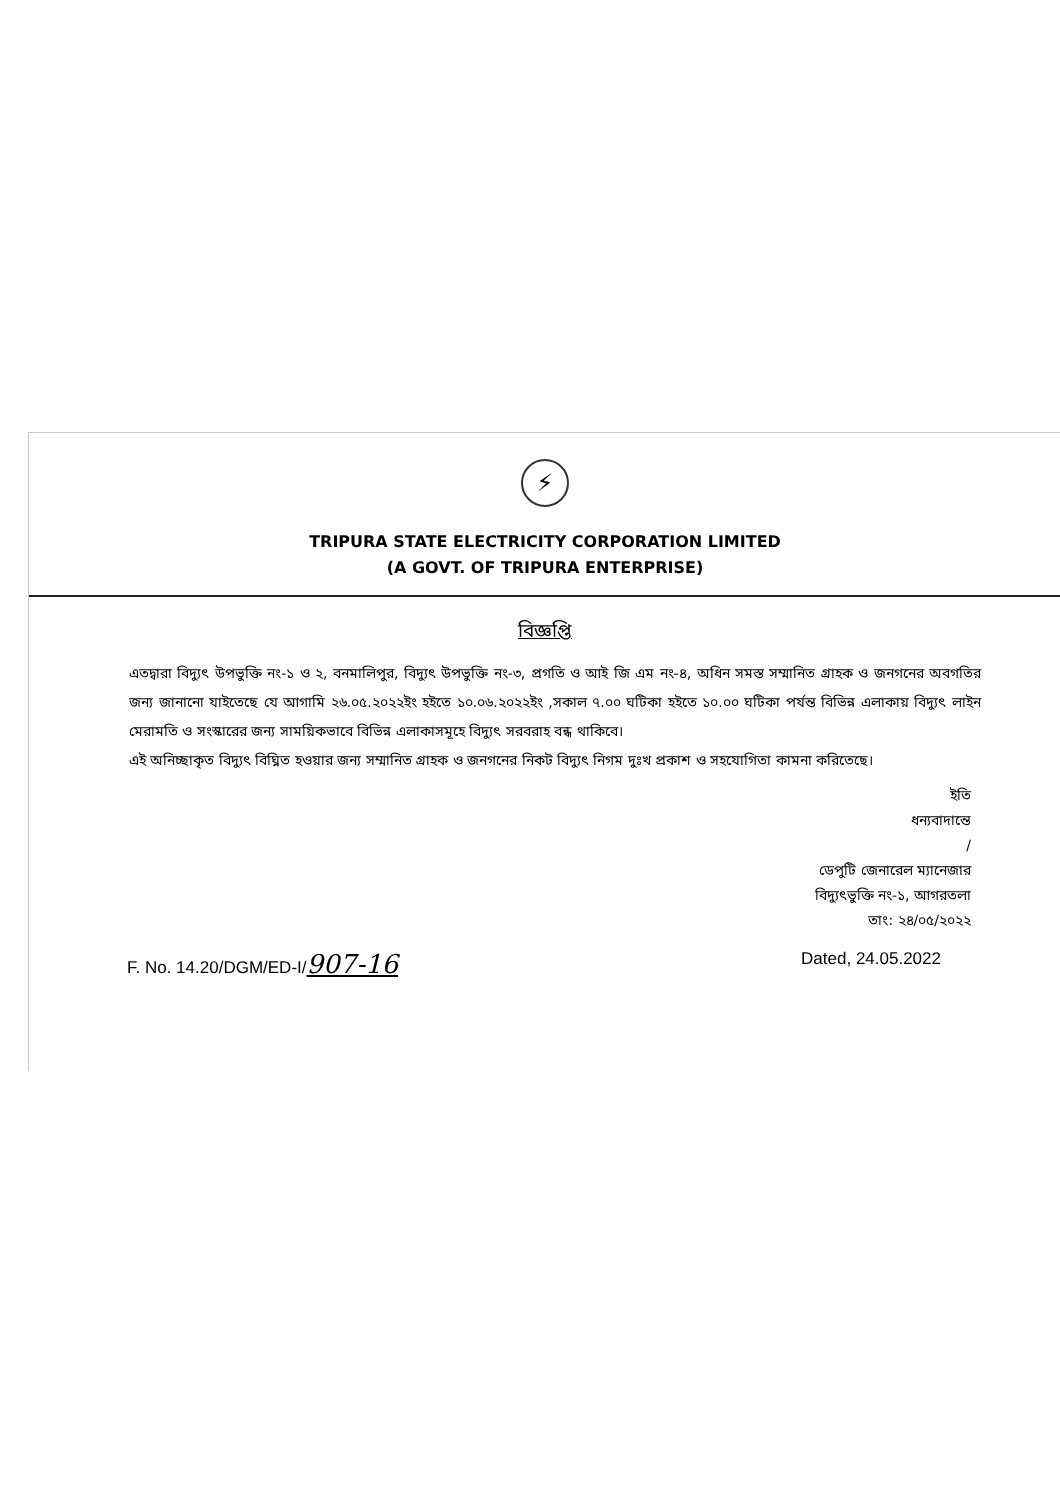⚡
TRIPURA STATE ELECTRICITY CORPORATION LIMITED
(A GOVT. OF TRIPURA ENTERPRISE)
বিজ্ঞপ্তি
এতদ্বারা বিদ্যুৎ উপভুক্তি নং-১ ও ২, বনমালিপুর, বিদ্যুৎ উপভুক্তি নং-৩, প্রগতি ও আই জি এম নং-৪, অধিন সমস্ত সম্মানিত গ্রাহক ও জনগনের অবগতির জন্য জানানো যাইতেছে যে আগামি ২৬.০৫.২০২২ইং হইতে ১০.০৬.২০২২ইং ,সকাল ৭.০০ ঘটিকা হইতে ১০.০০ ঘটিকা পর্যন্ত বিভিন্ন এলাকায় বিদ্যুৎ লাইন মেরামতি ও সংস্কারের জন্য সাময়িকভাবে বিভিন্ন এলাকাসমূহে বিদ্যুৎ সরবরাহ বন্ধ থাকিবে।
এই অনিচ্ছাকৃত বিদ্যুৎ বিঘ্নিত হওয়ার জন্য সম্মানিত গ্রাহক ও জনগনের নিকট বিদ্যুৎ নিগম দুঃখ প্রকাশ ও সহযোগিতা কামনা করিতেছে।
ইতি
ধন্যবাদান্তে
/
ডেপুটি জেনারেল ম্যানেজার
বিদ্যুৎভুক্তি নং-১, আগরতলা
তাং: ২৪/০৫/২০২২
F. No. 14.20/DGM/ED-I/907-16 Dated, 24.05.2022